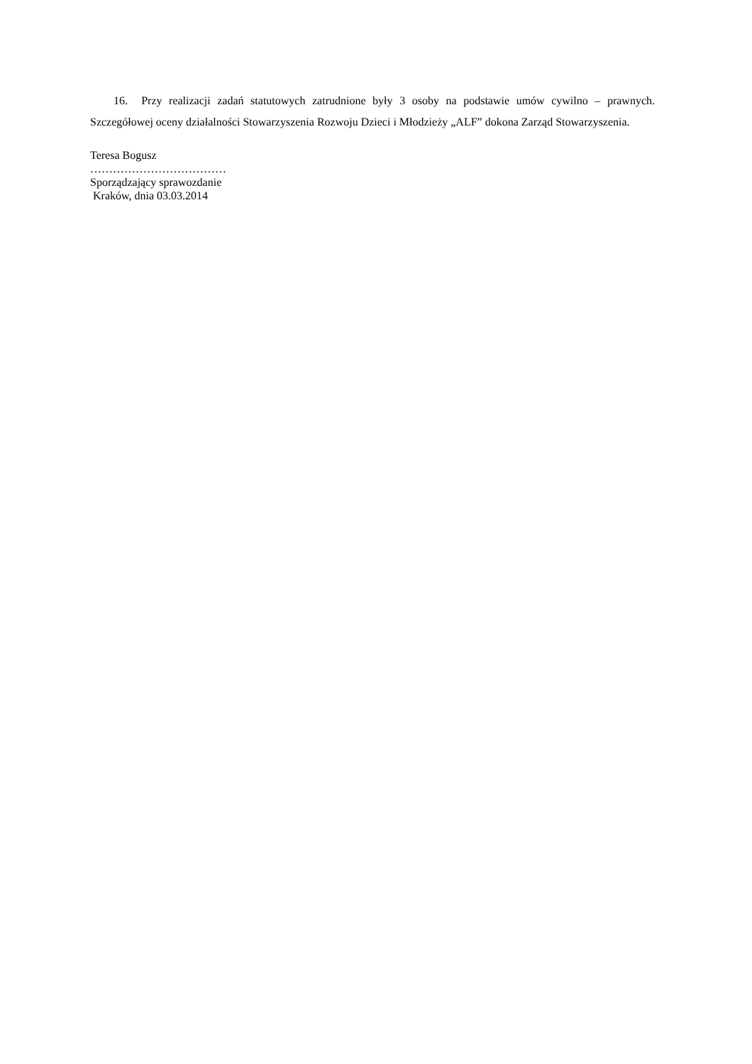16. Przy realizacji zadań statutowych zatrudnione były 3 osoby na podstawie umów cywilno – prawnych. Szczegółowej oceny działalności Stowarzyszenia Rozwoju Dzieci i Młodzieży „ALF” dokona Zarząd Stowarzyszenia.
Teresa Bogusz
………………………………
Sporządzający sprawozdanie
Kraków, dnia 03.03.2014